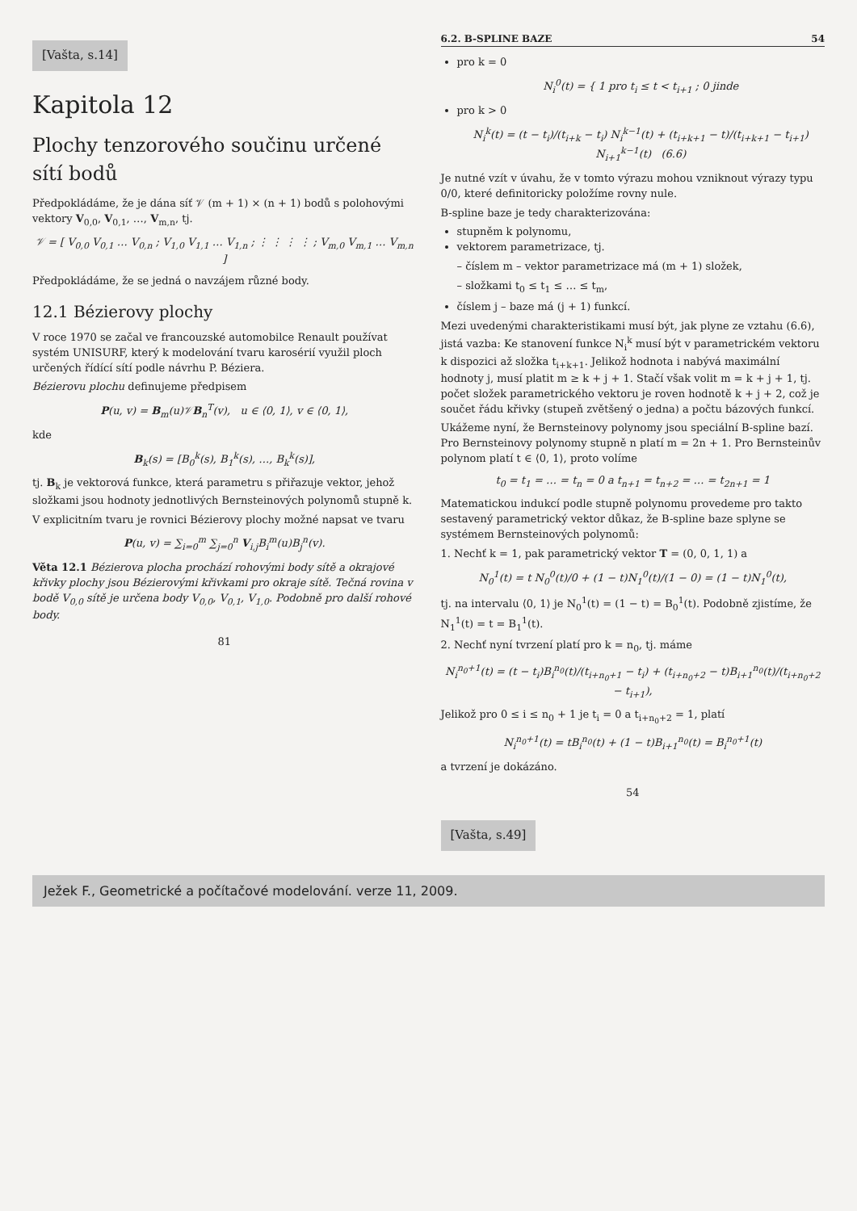[Vašta, s.14]
Kapitola 12
Plochy tenzorového součinu určené sítí bodů
Předpokládáme, že je dána síť 𝒱 (m + 1) × (n + 1) bodů s polohovými vektory V<sub>0,0</sub>, V<sub>0,1</sub>, …, V<sub>m,n</sub>, tj.
𝒱 = [ V<sub>0,0</sub> V<sub>0,1</sub> … V<sub>0,n</sub> ; V<sub>1,0</sub> V<sub>1,1</sub> … V<sub>1,n</sub> ; ⋮ ⋮ ⋮ ⋮ ; V<sub>m,0</sub> V<sub>m,1</sub> … V<sub>m,n</sub> ]
Předpokládáme, že se jedná o navzájem různé body.
12.1 Bézierovy plochy
V roce 1970 se začal ve francouzské automobilce Renault používat systém UNISURF, který k modelování tvaru karosérií využil ploch určených řídící sítí podle návrhu P. Béziera.
Bézierovu plochu definujeme předpisem
P(u, v) = B<sub>m</sub>(u)𝒱B<sub>n</sub><sup>T</sup>(v), u ∈ ⟨0, 1⟩, v ∈ ⟨0, 1⟩,
kde
B<sub>k</sub>(s) = [B<sub>0</sub><sup>k</sup>(s), B<sub>1</sub><sup>k</sup>(s), …, B<sub>k</sub><sup>k</sup>(s)],
tj. B<sub>k</sub> je vektorová funkce, která parametru s přiřazuje vektor, jehož složkami jsou hodnoty jednotlivých Bernsteinových polynomů stupně k.
V explicitním tvaru je rovnici Bézierovy plochy možné napsat ve tvaru
P(u, v) = ∑<sub>i=0</sub><sup>m</sup> ∑<sub>j=0</sub><sup>n</sup> V<sub>i,j</sub>B<sub>i</sub><sup>m</sup>(u)B<sub>j</sub><sup>n</sup>(v).
Věta 12.1 Bézierova plocha prochází rohovými body sítě a okrajové křivky plochy jsou Bézierovými křivkami pro okraje sítě. Tečná rovina v bodě V<sub>0,0</sub> sítě je určena body V<sub>0,0</sub>, V<sub>0,1</sub>, V<sub>1,0</sub>. Podobně pro další rohové body.
81
6.2. B-SPLINE BAZE 54
pro k = 0
N<sub>i</sub><sup>0</sup>(t) = { 1 pro t<sub>i</sub> ≤ t < t<sub>i+1</sub> ; 0 jinde
pro k > 0
N<sub>i</sub><sup>k</sup>(t) = (t − t<sub>i</sub>)/(t<sub>i+k</sub> − t<sub>i</sub>) N<sub>i</sub><sup>k−1</sup>(t) + (t<sub>i+k+1</sub> − t)/(t<sub>i+k+1</sub> − t<sub>i+1</sub>) N<sub>i+1</sub><sup>k−1</sup>(t) (6.6)
Je nutné vzít v úvahu, že v tomto výrazu mohou vzniknout výrazy typu 0/0, které definitoricky položíme rovny nule.
B-spline baze je tedy charakterizována:
stupněm k polynomu,
vektorem parametrizace, tj.
– číslem m – vektor parametrizace má (m + 1) složek,
– složkami t<sub>0</sub> ≤ t<sub>1</sub> ≤ … ≤ t<sub>m</sub>,
číslem j – baze má (j + 1) funkcí.
Mezi uvedenými charakteristikami musí být, jak plyne ze vztahu (6.6), jistá vazba: Ke stanovení funkce N<sub>i</sub><sup>k</sup> musí být v parametrickém vektoru k dispozici až složka t<sub>i+k+1</sub>. Jelikož hodnota i nabývá maximální hodnoty j, musí platit m ≥ k + j + 1. Stačí však volit m = k + j + 1, tj. počet složek parametrického vektoru je roven hodnotě k + j + 2, což je součet řádu křivky (stupeň zvětšený o jedna) a počtu bázových funkcí.
Ukážeme nyní, že Bernsteinovy polynomy jsou speciální B-spline bazí. Pro Bernsteinovy polynomy stupně n platí m = 2n + 1. Pro Bernsteinův polynom platí t ∈ ⟨0, 1⟩, proto volíme
t<sub>0</sub> = t<sub>1</sub> = … = t<sub>n</sub> = 0 a t<sub>n+1</sub> = t<sub>n+2</sub> = … = t<sub>2n+1</sub> = 1
Matematickou indukcí podle stupně polynomu provedeme pro takto sestavený parametrický vektor důkaz, že B-spline baze splyne se systémem Bernsteinových polynomů:
1. Nechť k = 1, pak parametrický vektor T = (0, 0, 1, 1) a
N<sub>0</sub><sup>1</sup>(t) = t N<sub>0</sub><sup>0</sup>(t)/0 + (1 − t)N<sub>1</sub><sup>0</sup>(t)/(1 − 0) = (1 − t)N<sub>1</sub><sup>0</sup>(t),
tj. na intervalu ⟨0, 1⟩ je N<sub>0</sub><sup>1</sup>(t) = (1 − t) = B<sub>0</sub><sup>1</sup>(t). Podobně zjistíme, že N<sub>1</sub><sup>1</sup>(t) = t = B<sub>1</sub><sup>1</sup>(t).
2. Nechť nyní tvrzení platí pro k = n<sub>0</sub>, tj. máme
N<sub>i</sub><sup>n<sub>0</sub>+1</sup>(t) = (t − t<sub>i</sub>)B<sub>i</sub><sup>n<sub>0</sub></sup>(t)/(t<sub>i+n<sub>0</sub>+1</sub> − t<sub>i</sub>) + (t<sub>i+n<sub>0</sub>+2</sub> − t)B<sub>i+1</sub><sup>n<sub>0</sub></sup>(t)/(t<sub>i+n<sub>0</sub>+2</sub> − t<sub>i+1</sub>),
Jelikož pro 0 ≤ i ≤ n<sub>0</sub> + 1 je t<sub>i</sub> = 0 a t<sub>i+n<sub>0</sub>+2</sub> = 1, platí
N<sub>i</sub><sup>n<sub>0</sub>+1</sup>(t) = tB<sub>i</sub><sup>n<sub>0</sub></sup>(t) + (1 − t)B<sub>i+1</sub><sup>n<sub>0</sub></sup>(t) = B<sub>i</sub><sup>n<sub>0</sub>+1</sup>(t)
a tvrzení je dokázáno.
54
[Vašta, s.49]
Ježek F., Geometrické a počítačové modelování. verze 11, 2009.